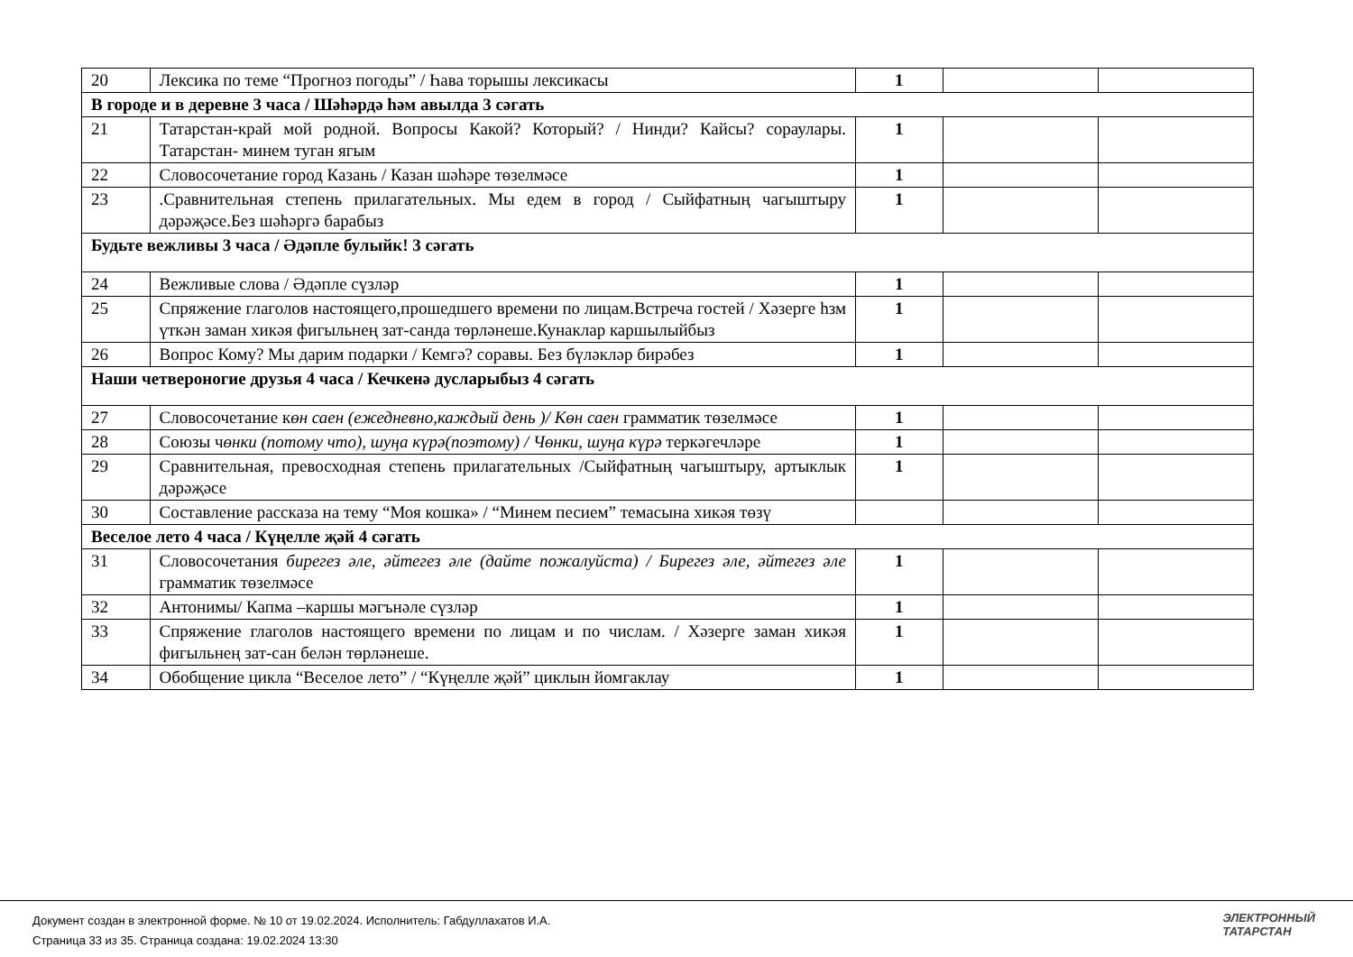| 20 | Лексика по теме “Прогноз погоды” / Һава торышы лексикасы | 1 | | |
| В городе и в деревне 3 часа / Шәһәрдә һәм авылда 3 сәгать | | | | |
| 21 | Татарстан-край мой родной. Вопросы Какой? Который? / Нинди? Кайсы? сораулары. Татарстан- минем туган ягым | 1 | | |
| 22 | Словосочетание город Казань / Казан шәһәре төзелмәсе | 1 | | |
| 23 | .Сравнительная степень прилагательных. Мы едем в город / Сыйфатның чагыштыру дәрәҗәсе.Без шәһәргә барабыз | 1 | | |
| Будьте вежливы 3 часа / Әдәпле булыйк! 3 сәгать | | | | |
| 24 | Вежливые слова / Әдәпле сүзләр | 1 | | |
| 25 | Спряжение глаголов настоящего,прошедшего времени по лицам.Встреча гостей / Хәзерге һзм үткән заман хикәя фигыльнең зат-санда төрләнеше.Кунаклар каршылыйбыз | 1 | | |
| 26 | Вопрос Кому? Мы дарим подарки / Кемгә? соравы. Без бүләкләр бирәбез | 1 | | |
| Наши четвероногие друзья 4 часа / Кечкенә дусларыбыз 4 сәгать | | | | |
| 27 | Словосочетание к өн саен (ежедневно,каждый день )/ Көн саен грамматик төзелмәсе | 1 | | |
| 28 | Союзы ч өнки (потому что), шуңа күрә(поэтому) / Чөнки, шуңа күрә теркәгечләре | 1 | | |
| 29 | Сравнительная, превосходная степень прилагательных /Сыйфатның чагыштыру, артыклык дәрәҗәсе | 1 | | |
| 30 | Составление рассказа на тему “Моя кошка» / “Минем песием” темасына хикәя төзү | | | |
| Веселое лето 4 часа / Күңелле җәй 4 сәгать | | | | |
| 31 | Словосочетания бирегез әле, әйтегез әле (дайте пожалуйста) / Бирегез әле, әйтегез әле грамматик төзелмәсе | 1 | | |
| 32 | Антонимы/ Капма –каршы мәгънәле сүзләр | 1 | | |
| 33 | Спряжение глаголов настоящего времени по лицам и по числам. / Хәзерге заман хикәя фигыльнең зат-сан белән төрләнеше. | 1 | | |
| 34 | Обобщение цикла “Веселое лето” / “Күңелле җәй” циклын йомгаклау | 1 | | |
Документ создан в электронной форме. № 10 от 19.02.2024. Исполнитель: Габдуллахатов И.А.
Страница 33 из 35. Страница создана: 19.02.2024 13:30
ЭЛЕКТРОННЫЙ
ТАТАРСТАН